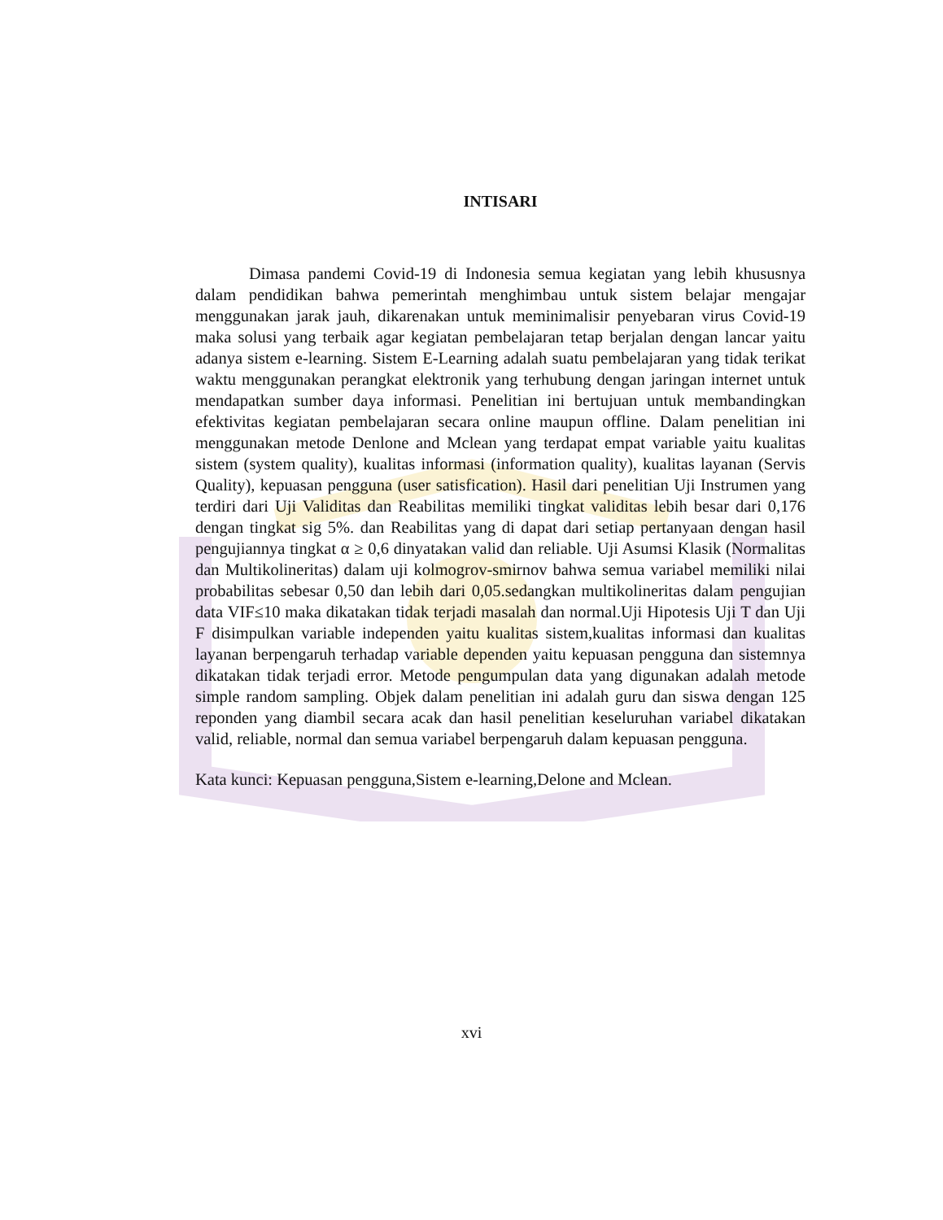INTISARI
Dimasa pandemi Covid-19 di Indonesia semua kegiatan yang lebih khususnya dalam pendidikan bahwa pemerintah menghimbau untuk sistem belajar mengajar menggunakan jarak jauh, dikarenakan untuk meminimalisir penyebaran virus Covid-19 maka solusi yang terbaik agar kegiatan pembelajaran tetap berjalan dengan lancar yaitu adanya sistem e-learning. Sistem E-Learning adalah suatu pembelajaran yang tidak terikat waktu menggunakan perangkat elektronik yang terhubung dengan jaringan internet untuk mendapatkan sumber daya informasi. Penelitian ini bertujuan untuk membandingkan efektivitas kegiatan pembelajaran secara online maupun offline. Dalam penelitian ini menggunakan metode Denlone and Mclean yang terdapat empat variable yaitu kualitas sistem (system quality), kualitas informasi (information quality), kualitas layanan (Servis Quality), kepuasan pengguna (user satisfication). Hasil dari penelitian Uji Instrumen yang terdiri dari Uji Validitas dan Reabilitas memiliki tingkat validitas lebih besar dari 0,176 dengan tingkat sig 5%. dan Reabilitas yang di dapat dari setiap pertanyaan dengan hasil pengujiannya tingkat α ≥ 0,6 dinyatakan valid dan reliable. Uji Asumsi Klasik (Normalitas dan Multikolineritas) dalam uji kolmogrov-smirnov bahwa semua variabel memiliki nilai probabilitas sebesar 0,50 dan lebih dari 0,05.sedangkan multikolineritas dalam pengujian data VIF≤10 maka dikatakan tidak terjadi masalah dan normal.Uji Hipotesis Uji T dan Uji F disimpulkan variable independen yaitu kualitas sistem,kualitas informasi dan kualitas layanan berpengaruh terhadap variable dependen yaitu kepuasan pengguna dan sistemnya dikatakan tidak terjadi error. Metode pengumpulan data yang digunakan adalah metode simple random sampling. Objek dalam penelitian ini adalah guru dan siswa dengan 125 reponden yang diambil secara acak dan hasil penelitian keseluruhan variabel dikatakan valid, reliable, normal dan semua variabel berpengaruh dalam kepuasan pengguna.
Kata kunci: Kepuasan pengguna,Sistem e-learning,Delone and Mclean.
xvi